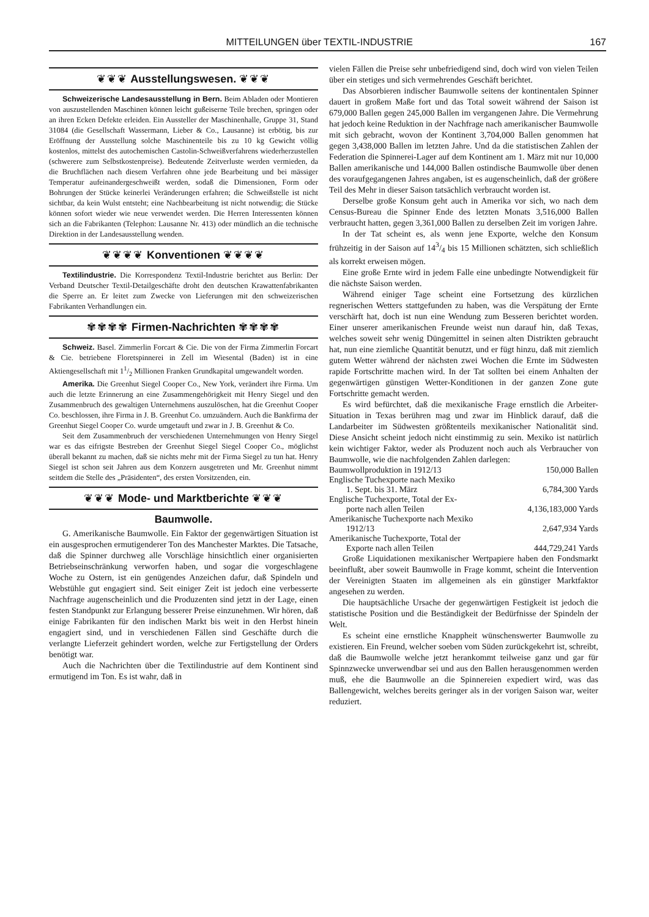MITTEILUNGEN über TEXTIL-INDUSTRIE 167
❦❦❦ Ausstellungswesen. ❦❦❦
Schweizerische Landesausstellung in Bern. Beim Abladen oder Montieren von auszustellenden Maschinen können leicht gußeiserne Teile brechen, springen oder an ihren Ecken Defekte erleiden. Ein Aussteller der Maschinenhalle, Gruppe 31, Stand 31084 (die Gesellschaft Wassermann, Lieber & Co., Lausanne) ist erbötig, bis zur Eröffnung der Ausstellung solche Maschinenteile bis zu 10 kg Gewicht völlig kostenlos, mittelst des autochemischen Castolin-Schweißverfahrens wiederherzustellen (schwerere zum Selbstkostenpreise). Bedeutende Zeitverluste werden vermieden, da die Bruchflächen nach diesem Verfahren ohne jede Bearbeitung und bei mässiger Temperatur aufeinandergeschweißt werden, sodaß die Dimensionen, Form oder Bohrungen der Stücke keinerlei Veränderungen erfahren; die Schweißstelle ist nicht sichtbar, da kein Wulst entsteht; eine Nachbearbeitung ist nicht notwendig; die Stücke können sofort wieder wie neue verwendet werden. Die Herren Interessenten können sich an die Fabrikanten (Telephon: Lausanne Nr. 413) oder mündlich an die technische Direktion in der Landesausstellung wenden.
❦❦❦❦ Konventionen ❦❦❦❦
Textilindustrie. Die Korrespondenz Textil-Industrie berichtet aus Berlin: Der Verband Deutscher Textil-Detailgeschäfte droht den deutschen Krawattenfabrikanten die Sperre an. Er leitet zum Zwecke von Lieferungen mit den schweizerischen Fabrikanten Verhandlungen ein.
✾✾✾✾ Firmen-Nachrichten ✾✾✾✾
Schweiz. Basel. Zimmerlin Forcart & Cie. Die von der Firma Zimmerlin Forcart & Cie. betriebene Floretspinnerei in Zell im Wiesental (Baden) ist in eine Aktiengesellschaft mit 11/2 Millionen Franken Grundkapital umgewandelt worden.
Amerika. Die Greenhut Siegel Cooper Co., New York, verändert ihre Firma. Um auch die letzte Erinnerung an eine Zusammengehörigkeit mit Henry Siegel und den Zusammenbruch des gewaltigen Unternehmens auszulöschen, hat die Greenhut Cooper Co. beschlossen, ihre Firma in J. B. Greenhut Co. umzuändern. Auch die Bankfirma der Greenhut Siegel Cooper Co. wurde umgetauft und zwar in J. B. Greenhut & Co.
Seit dem Zusammenbruch der verschiedenen Unternehmungen von Henry Siegel war es das eifrigste Bestreben der Greenhut Siegel Siegel Cooper Co., möglichst überall bekannt zu machen, daß sie nichts mehr mit der Firma Siegel zu tun hat. Henry Siegel ist schon seit Jahren aus dem Konzern ausgetreten und Mr. Greenhut nimmt seitdem die Stelle des „Präsidenten“, des ersten Vorsitzenden, ein.
❦❦❦ Mode- und Marktberichte ❦❦❦
Baumwolle.
G. Amerikanische Baumwolle. Ein Faktor der gegenwärtigen Situation ist ein ausgesprochen ermutigenderer Ton des Manchester Marktes. Die Tatsache, daß die Spinner durchweg alle Vorschläge hinsichtlich einer organisierten Betriebseinschränkung verworfen haben, und sogar die vorgeschlagene Woche zu Ostern, ist ein genügendes Anzeichen dafur, daß Spindeln und Webstühle gut engagiert sind. Seit einiger Zeit ist jedoch eine verbesserte Nachfrage augenscheinlich und die Produzenten sind jetzt in der Lage, einen festen Standpunkt zur Erlangung besserer Preise einzunehmen. Wir hören, daß einige Fabrikanten für den indischen Markt bis weit in den Herbst hinein engagiert sind, und in verschiedenen Fällen sind Geschäfte durch die verlangte Lieferzeit gehindert worden, welche zur Fertigstellung der Orders benötigt war.
Auch die Nachrichten über die Textilindustrie auf dem Kontinent sind ermutigend im Ton. Es ist wahr, daß in
vielen Fällen die Preise sehr unbefriedigend sind, doch wird von vielen Teilen über ein stetiges und sich vermehrendes Geschäft berichtet.
Das Absorbieren indischer Baumwolle seitens der kontinentalen Spinner dauert in großem Maße fort und das Total soweit während der Saison ist 679,000 Ballen gegen 245,000 Ballen im vergangenen Jahre. Die Vermehrung hat jedoch keine Reduktion in der Nachfrage nach amerikanischer Baumwolle mit sich gebracht, wovon der Kontinent 3,704,000 Ballen genommen hat gegen 3,438,000 Ballen im letzten Jahre. Und da die statistischen Zahlen der Federation die Spinnerei-Lager auf dem Kontinent am 1. März mit nur 10,000 Ballen amerikanische und 144,000 Ballen ostindische Baumwolle über denen des voraufgegangenen Jahres angaben, ist es augenscheinlich, daß der größere Teil des Mehr in dieser Saison tatsächlich verbraucht worden ist.
Derselbe große Konsum geht auch in Amerika vor sich, wo nach dem Census-Bureau die Spinner Ende des letzten Monats 3,516,000 Ballen verbraucht hatten, gegen 3,361,000 Ballen zu derselben Zeit im vorigen Jahre.
In der Tat scheint es, als wenn jene Exporte, welche den Konsum frühzeitig in der Saison auf 143/4 bis 15 Millionen schätzten, sich schließlich als korrekt erweisen mögen.
Eine große Ernte wird in jedem Falle eine unbedingte Notwendigkeit für die nächste Saison werden.
Während einiger Tage scheint eine Fortsetzung des kürzlichen regnerischen Wetters stattgefunden zu haben, was die Verspätung der Ernte verschärft hat, doch ist nun eine Wendung zum Besseren berichtet worden. Einer unserer amerikanischen Freunde weist nun darauf hin, daß Texas, welches soweit sehr wenig Düngemittel in seinen alten Distrikten gebraucht hat, nun eine ziemliche Quantität benutzt, und er fügt hinzu, daß mit ziemlich gutem Wetter während der nächsten zwei Wochen die Ernte im Südwesten rapide Fortschritte machen wird. In der Tat sollten bei einem Anhalten der gegenwärtigen günstigen Wetter-Konditionen in der ganzen Zone gute Fortschritte gemacht werden.
Es wird befürchtet, daß die mexikanische Frage ernstlich die Arbeiter-Situation in Texas berühren mag und zwar im Hinblick darauf, daß die Landarbeiter im Südwesten größtenteils mexikanischer Nationalität sind. Diese Ansicht scheint jedoch nicht einstimmig zu sein. Mexiko ist natürlich kein wichtiger Faktor, weder als Produzent noch auch als Verbraucher von Baumwolle, wie die nachfolgenden Zahlen darlegen:
| Baumwollproduktion in 1912/13 | 150,000 Ballen |
| Englische Tuchexporte nach Mexiko 1. Sept. bis 31. März | 6,784,300 Yards |
| Englische Tuchexporte, Total der Ex- porte nach allen Teilen | 4,136,183,000 Yards |
| Amerikanische Tuchexporte nach Mexiko 1912/13 | 2,647,934 Yards |
| Amerikanische Tuchexporte, Total der Exporte nach allen Teilen | 444,729,241 Yards |
Große Liquidationen mexikanischer Wertpapiere haben den Fondsmarkt beeinflußt, aber soweit Baumwolle in Frage kommt, scheint die Intervention der Vereinigten Staaten im allgemeinen als ein günstiger Marktfaktor angesehen zu werden.
Die hauptsächliche Ursache der gegenwärtigen Festigkeit ist jedoch die statistische Position und die Beständigkeit der Bedürfnisse der Spindeln der Welt.
Es scheint eine ernstliche Knappheit wünschenswerter Baumwolle zu existieren. Ein Freund, welcher soeben vom Süden zurückgekehrt ist, schreibt, daß die Baumwolle welche jetzt herankommt teilweise ganz und gar für Spinnzwecke unverwendbar sei und aus den Ballen herausgenommen werden muß, ehe die Baumwolle an die Spinnereien expediert wird, was das Ballengewicht, welches bereits geringer als in der vorigen Saison war, weiter reduziert.